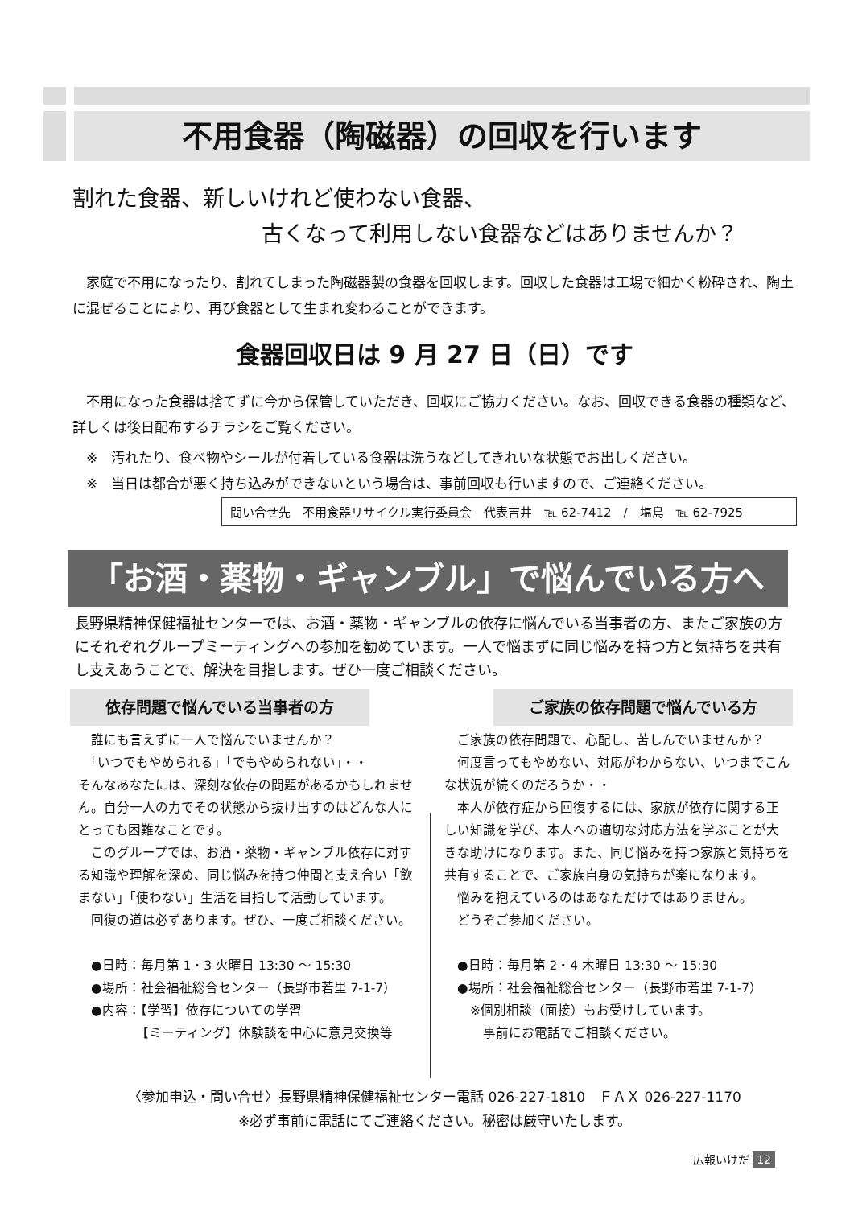不用食器（陶磁器）の回収を行います
割れた食器、新しいけれど使わない食器、
古くなって利用しない食器などはありませんか？
　家庭で不用になったり、割れてしまった陶磁器製の食器を回収します。回収した食器は工場で細かく粉砕され、陶土に混ぜることにより、再び食器として生まれ変わることができます。
食器回収日は 9 月 27 日（日）です
　不用になった食器は捨てずに今から保管していただき、回収にご協力ください。なお、回収できる食器の種類など、詳しくは後日配布するチラシをご覧ください。
　※　汚れたり、食べ物やシールが付着している食器は洗うなどしてきれいな状態でお出しください。
　※　当日は都合が悪く持ち込みができないという場合は、事前回収も行いますので、ご連絡ください。
問い合せ先　不用食器リサイクル実行委員会　代表吉井　℡ 62-7412　/　塩島　℡ 62-7925
「お酒・薬物・ギャンブル」で悩んでいる方へ
長野県精神保健福祉センターでは、お酒・薬物・ギャンブルの依存に悩んでいる当事者の方、またご家族の方にそれぞれグループミーティングへの参加を勧めています。一人で悩まずに同じ悩みを持つ方と気持ちを共有し支えあうことで、解決を目指します。ぜひ一度ご相談ください。
依存問題で悩んでいる当事者の方 ご家族の依存問題で悩んでいる方
　誰にも言えずに一人で悩んでいませんか？
　「いつでもやめられる」「でもやめられない」・・
そんなあなたには、深刻な依存の問題があるかもしれません。自分一人の力でその状態から抜け出すのはどんな人にとっても困難なことです。
　このグループでは、お酒・薬物・ギャンブル依存に対する知識や理解を深め、同じ悩みを持つ仲間と支え合い「飲まない」「使わない」生活を目指して活動しています。
　回復の道は必ずあります。ぜひ、一度ご相談ください。
　●日時：毎月第 1・3 火曜日 13:30 ～ 15:30
　●場所：社会福祉総合センター（長野市若里 7-1-7）
　●内容：【学習】依存についての学習
　　　　　【ミーティング】体験談を中心に意見交換等
　ご家族の依存問題で、心配し、苦しんでいませんか？
　何度言ってもやめない、対応がわからない、いつまでこんな状況が続くのだろうか・・
　本人が依存症から回復するには、家族が依存に関する正しい知識を学び、本人への適切な対応方法を学ぶことが大きな助けになります。また、同じ悩みを持つ家族と気持ちを共有することで、ご家族自身の気持ちが楽になります。
　悩みを抱えているのはあなただけではありません。
　どうぞご参加ください。
　●日時：毎月第 2・4 木曜日 13:30 ～ 15:30
　●場所：社会福祉総合センター（長野市若里 7-1-7）
　　※個別相談（面接）もお受けしています。
　　　事前にお電話でご相談ください。
〈参加申込・問い合せ〉長野県精神保健福祉センター電話 026-227-1810　ＦＡＸ 026-227-1170
※必ず事前に電話にてご連絡ください。秘密は厳守いたします。
広報いけだ 12